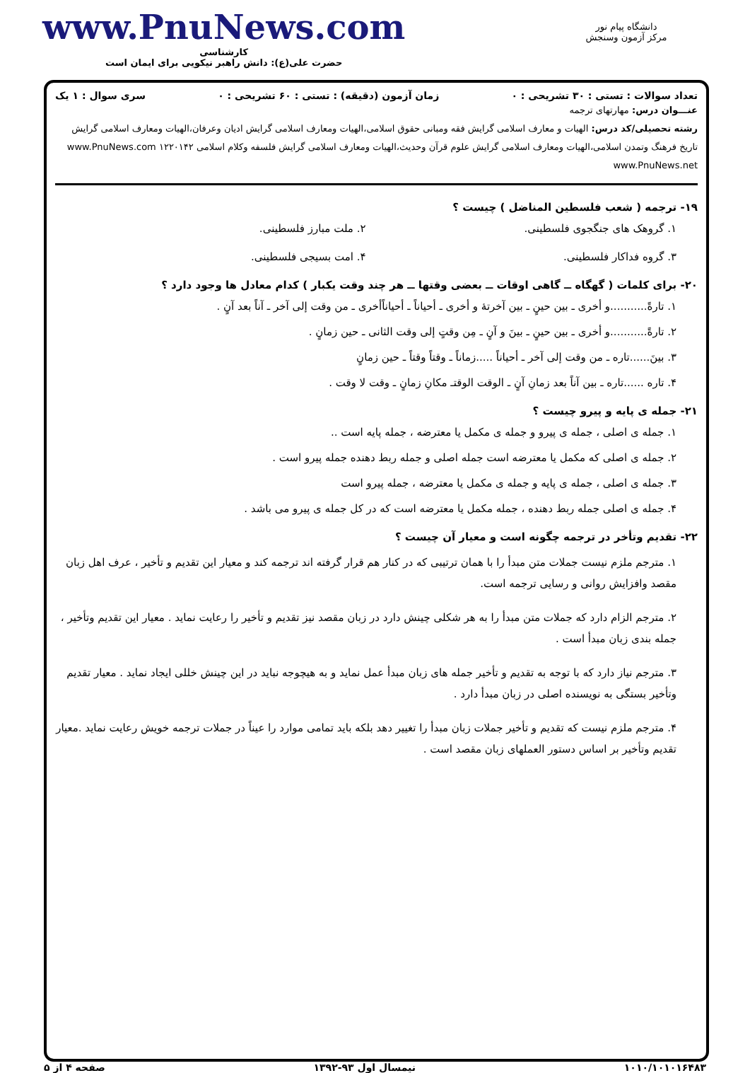دانشگاه پیام نور
مرکز آزمون وسنجش
www.PnuNews.com
کارشناسی
حضرت علی(ع): دانش راهبر نیکویی برای ایمان است
تعداد سوالات : تستی : ۳۰ تشریحی : ۰ زمان آزمون (دقیقه) : تستی : ۶۰ تشریحی : ۰ سری سوال : ۱ یک
عنـــوان درس: مهارتهای ترجمه
رشته تحصیلی/کد درس: الهیات و معارف اسلامی گرایش فقه ومبانی حقوق اسلامی،الهیات ومعارف اسلامی گرایش ادیان وعرفان،الهیات ومعارف اسلامی گرایش تاریخ فرهنگ وتمدن اسلامی،الهیات ومعارف اسلامی گرایش علوم قرآن وحدیث،الهیات ومعارف اسلامی گرایش فلسفه وکلام اسلامی ۱۲۲۰۱۴۲ www.PnuNews.com www.PnuNews.net
۱۹- ترجمه ( شعب فلسطین المناضل ) چیست ؟
۱. گروهک های جنگجوی فلسطینی. ۲. ملت مبارز فلسطینی. ۳. گروه فداکار فلسطینی. ۴. امت بسیجی فلسطینی.
۲۰- برای کلمات ( گهگاه ــ گاهی اوقات ــ بعضی وقتها ــ هر چند وقت یکبار ) کدام معادل ها وجود دارد ؟
۱. تارةً...........و أخری ـ بین حینٍ ـ بین آخرتهٔ و أخری ـ أحیاناً ـ أحیاناًأخری ـ من وقت إلی آخر ـ آناً بعد آنٍ .
۲. تارةً...........و أخری ـ بین حینٍ ـ بینَ و آنٍ ـ مِن وقتٍ إلی وقت الثانی ـ حین زمانٍ .
۳. بینَ......تاره ـ من وقت إلی آخر ـ أحیاناً .....زماناً ـ وقتاً وقتاً ـ حین زمانٍ
۴. تاره ......تاره ـ بین آناً بعد زمانِ آنٍ ـ الوقت الوقتـ مکانِ زمانٍ ـ وقت لا وقت .
۲۱- جمله ی پایه و پیرو چیست ؟
۱. جمله ی اصلی ، جمله ی پیرو و جمله ی مکمل یا معترضه ، جمله پایه است ..
۲. جمله ی اصلی که مکمل یا معترضه است جمله اصلی و جمله ربط دهنده جمله پیرو است .
۳. جمله ی اصلی ، جمله ی پایه و جمله ی مکمل یا معترضه ، جمله پیرو است
۴. جمله ی اصلی جمله ربط دهنده ، جمله مکمل یا معترضه است که در کل جمله ی پیرو می باشد .
۲۲- تقدیم وتأخر در ترجمه چگونه است و معیار آن چیست ؟
۱. مترجم ملزم نیست جملات متن مبدأ را با همان ترتیبی که در کنار هم قرار گرفته اند ترجمه کند و معیار این تقدیم و تأخیر ، عرف اهل زبان مقصد وافزایش روانی و رسایی ترجمه است.
۲. مترجم الزام دارد که جملات متن مبدأ را به هر شکلی چینش دارد در زبان مقصد نیز تقدیم و تأخیر را رعایت نماید . معیار این تقدیم وتأخیر ، جمله بندی زبان مبدأ است .
۳. مترجم نیاز دارد که با توجه به تقدیم و تأخیر جمله های زبان مبدأ عمل نماید و به هیچوجه نباید در این چینش خللی ایجاد نماید . معیار تقدیم وتأخیر بستگی به نویسنده اصلی در زبان مبدأ دارد .
۴. مترجم ملزم نیست که تقدیم و تأخیر جملات زبان مبدأ را تغییر دهد بلکه باید تمامی موارد را عیناً در جملات ترجمه خویش رعایت نماید .معیار تقدیم وتأخیر بر اساس دستور العملهای زبان مقصد است .
۱۰۱۰/۱۰۱۰۱۶۴۸۳ نیمسال اول ۹۳-۱۳۹۲ صفحه ۴ از ۵